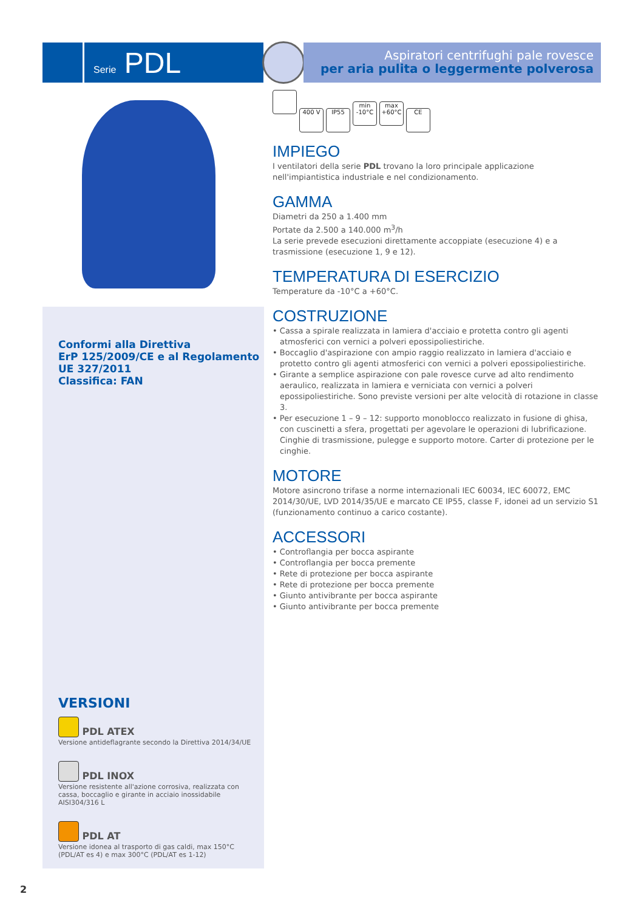Serie PDL
Aspiratori centrifughi pale rovesce
per aria pulita o leggermente polverosa
Conformi alla Direttiva
ErP 125/2009/CE e al Regolamento
UE 327/2011
Classifica: FAN
VERSIONI
PDL ATEX
Versione antideflagrante secondo la Direttiva 2014/34/UE
PDL INOX
Versione resistente all'azione corrosiva, realizzata con cassa, boccaglio e girante in acciaio inossidabile AISI304/316 L
PDL AT
Versione idonea al trasporto di gas caldi, max 150°C (PDL/AT es 4) e max 300°C (PDL/AT es 1-12)
400 V IP55 min -10°C max +60°C CE
IMPIEGO
I ventilatori della serie PDL trovano la loro principale applicazione nell'impiantistica industriale e nel condizionamento.
GAMMA
Diametri da 250 a 1.400 mm
Portate da 2.500 a 140.000 m<sup>3</sup>/h
La serie prevede esecuzioni direttamente accoppiate (esecuzione 4) e a trasmissione (esecuzione 1, 9 e 12).
TEMPERATURA DI ESERCIZIO
Temperature da -10°C a +60°C.
COSTRUZIONE
• Cassa a spirale realizzata in lamiera d'acciaio e protetta contro gli agenti atmosferici con vernici a polveri epossipoliestiriche.
• Boccaglio d'aspirazione con ampio raggio realizzato in lamiera d'acciaio e protetto contro gli agenti atmosferici con vernici a polveri epossipoliestiriche.
• Girante a semplice aspirazione con pale rovesce curve ad alto rendimento aeraulico, realizzata in lamiera e verniciata con vernici a polveri epossipoliestiriche. Sono previste versioni per alte velocità di rotazione in classe 3.
• Per esecuzione 1 – 9 – 12: supporto monoblocco realizzato in fusione di ghisa, con cuscinetti a sfera, progettati per agevolare le operazioni di lubrificazione. Cinghie di trasmissione, pulegge e supporto motore. Carter di protezione per le cinghie.
MOTORE
Motore asincrono trifase a norme internazionali IEC 60034, IEC 60072, EMC 2014/30/UE, LVD 2014/35/UE e marcato CE IP55, classe F, idonei ad un servizio S1 (funzionamento continuo a carico costante).
ACCESSORI
• Controflangia per bocca aspirante
• Controflangia per bocca premente
• Rete di protezione per bocca aspirante
• Rete di protezione per bocca premente
• Giunto antivibrante per bocca aspirante
• Giunto antivibrante per bocca premente
2